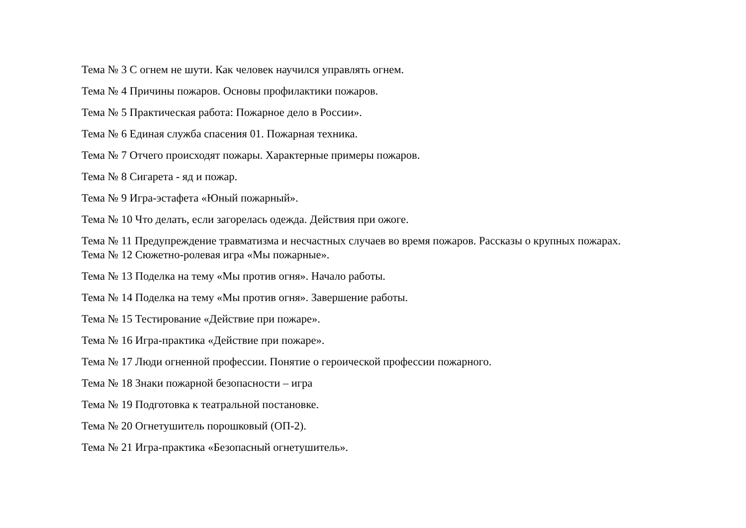Тема № 3 С огнем не шути. Как человек научился управлять огнем.
Тема № 4 Причины пожаров. Основы профилактики пожаров.
Тема № 5 Практическая работа: Пожарное дело в России».
Тема № 6 Единая служба спасения 01. Пожарная техника.
Тема № 7 Отчего происходят пожары. Характерные примеры пожаров.
Тема № 8 Сигарета - яд и пожар.
Тема № 9 Игра-эстафета «Юный пожарный».
Тема № 10 Что делать, если загорелась одежда. Действия при ожоге.
Тема № 11 Предупреждение травматизма и несчастных случаев во время пожаров. Рассказы о крупных пожарах.
Тема № 12 Сюжетно-ролевая игра «Мы пожарные».
Тема № 13 Поделка на тему «Мы против огня». Начало работы.
Тема № 14 Поделка на тему «Мы против огня». Завершение работы.
Тема № 15 Тестирование «Действие при пожаре».
Тема № 16 Игра-практика «Действие при пожаре».
Тема № 17 Люди огненной профессии. Понятие о героической профессии пожарного.
Тема № 18 Знаки пожарной безопасности – игра
Тема № 19 Подготовка к театральной постановке.
Тема № 20 Огнетушитель порошковый (ОП-2).
Тема № 21 Игра-практика «Безопасный огнетушитель».